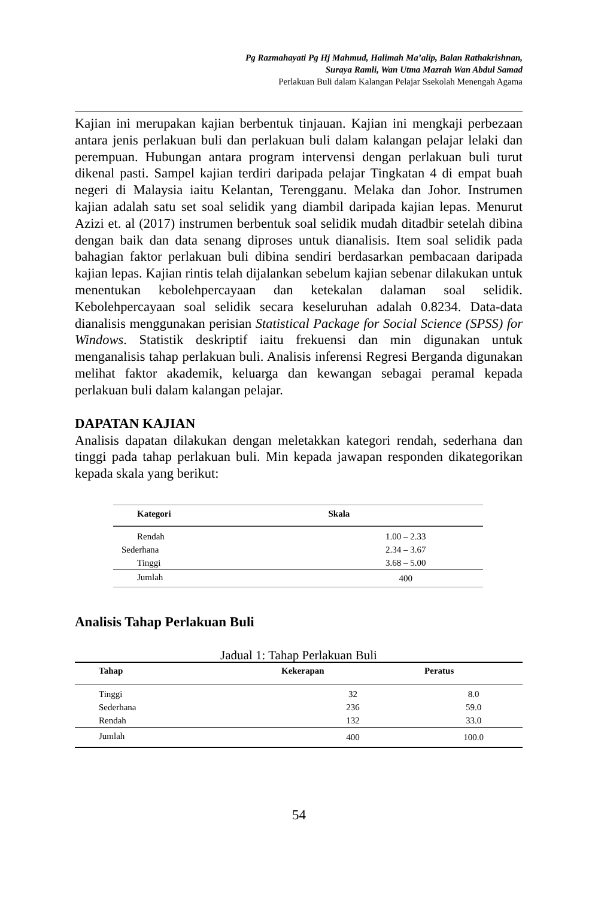Pg Razmahayati Pg Hj Mahmud, Halimah Ma’alip, Balan Rathakrishnan,
Suraya Ramli, Wan Utma Mazrah Wan Abdul Samad
Perlakuan Buli dalam Kalangan Pelajar Ssekolah Menengah Agama
Kajian ini merupakan kajian berbentuk tinjauan. Kajian ini mengkaji perbezaan antara jenis perlakuan buli dan perlakuan buli dalam kalangan pelajar lelaki dan perempuan. Hubungan antara program intervensi dengan perlakuan buli turut dikenal pasti. Sampel kajian terdiri daripada pelajar Tingkatan 4 di empat buah negeri di Malaysia iaitu Kelantan, Terengganu. Melaka dan Johor. Instrumen kajian adalah satu set soal selidik yang diambil daripada kajian lepas. Menurut Azizi et. al (2017) instrumen berbentuk soal selidik mudah ditadbir setelah dibina dengan baik dan data senang diproses untuk dianalisis. Item soal selidik pada bahagian faktor perlakuan buli dibina sendiri berdasarkan pembacaan daripada kajian lepas. Kajian rintis telah dijalankan sebelum kajian sebenar dilakukan untuk menentukan kebolehpercayaan dan ketekalan dalaman soal selidik. Kebolehpercayaan soal selidik secara keseluruhan adalah 0.8234. Data-data dianalisis menggunakan perisian Statistical Package for Social Science (SPSS) for Windows. Statistik deskriptif iaitu frekuensi dan min digunakan untuk menganalisis tahap perlakuan buli. Analisis inferensi Regresi Berganda digunakan melihat faktor akademik, keluarga dan kewangan sebagai peramal kepada perlakuan buli dalam kalangan pelajar.
DAPATAN KAJIAN
Analisis dapatan dilakukan dengan meletakkan kategori rendah, sederhana dan tinggi pada tahap perlakuan buli. Min kepada jawapan responden dikategorikan kepada skala yang berikut:
| Kategori | Skala |
| --- | --- |
| Rendah | 1.00 – 2.33 |
| Sederhana | 2.34 – 3.67 |
| Tinggi | 3.68 – 5.00 |
| Jumlah | 400 |
Analisis Tahap Perlakuan Buli
Jadual 1: Tahap Perlakuan Buli
| Tahap | Kekerapan | Peratus |
| --- | --- | --- |
| Tinggi | 32 | 8.0 |
| Sederhana | 236 | 59.0 |
| Rendah | 132 | 33.0 |
| Jumlah | 400 | 100.0 |
54